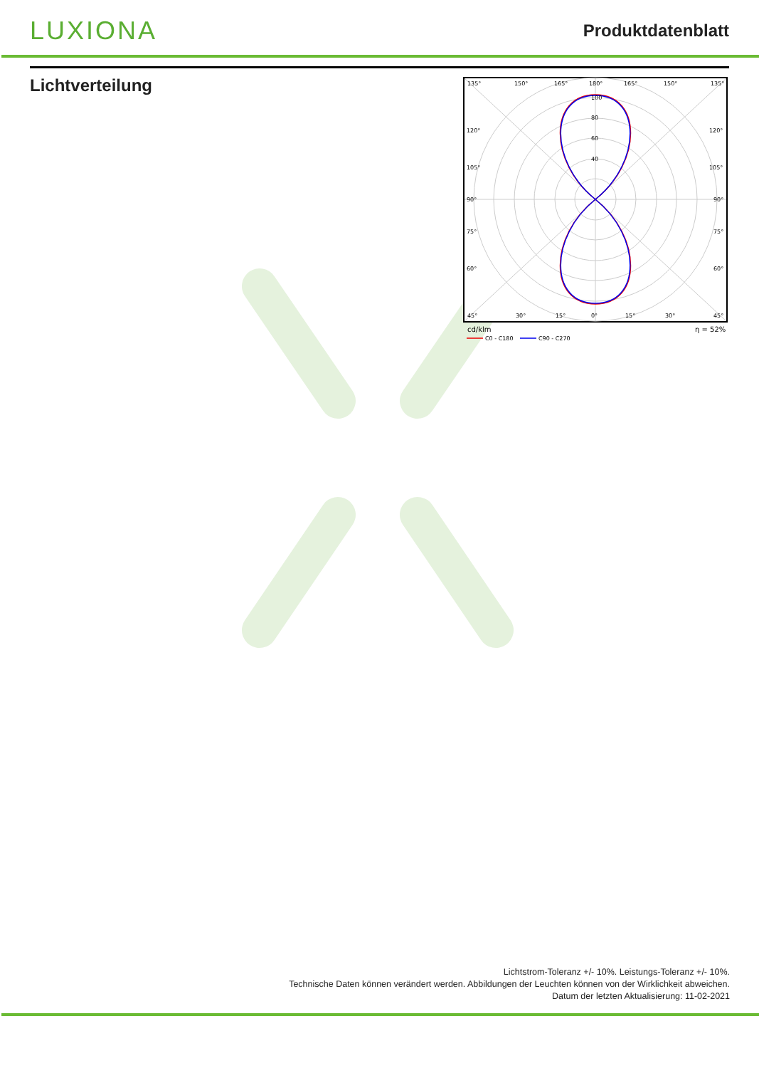LUXIONA
Produktdatenblatt
Lichtverteilung
135°
150°
165°
180°
165°
150°
135°
100
80
60
40
120°
120°
105°
105°
90°
90°
75°
75°
60°
60°
45°
30°
15°
0°
15°
30°
45°
cd/klm
η = 52%
C0 - C180
C90 - C270
Lichtstrom-Toleranz +/- 10%. Leistungs-Toleranz +/- 10%.
Technische Daten können verändert werden. Abbildungen der Leuchten können von der Wirklichkeit abweichen.
Datum der letzten Aktualisierung: 11-02-2021